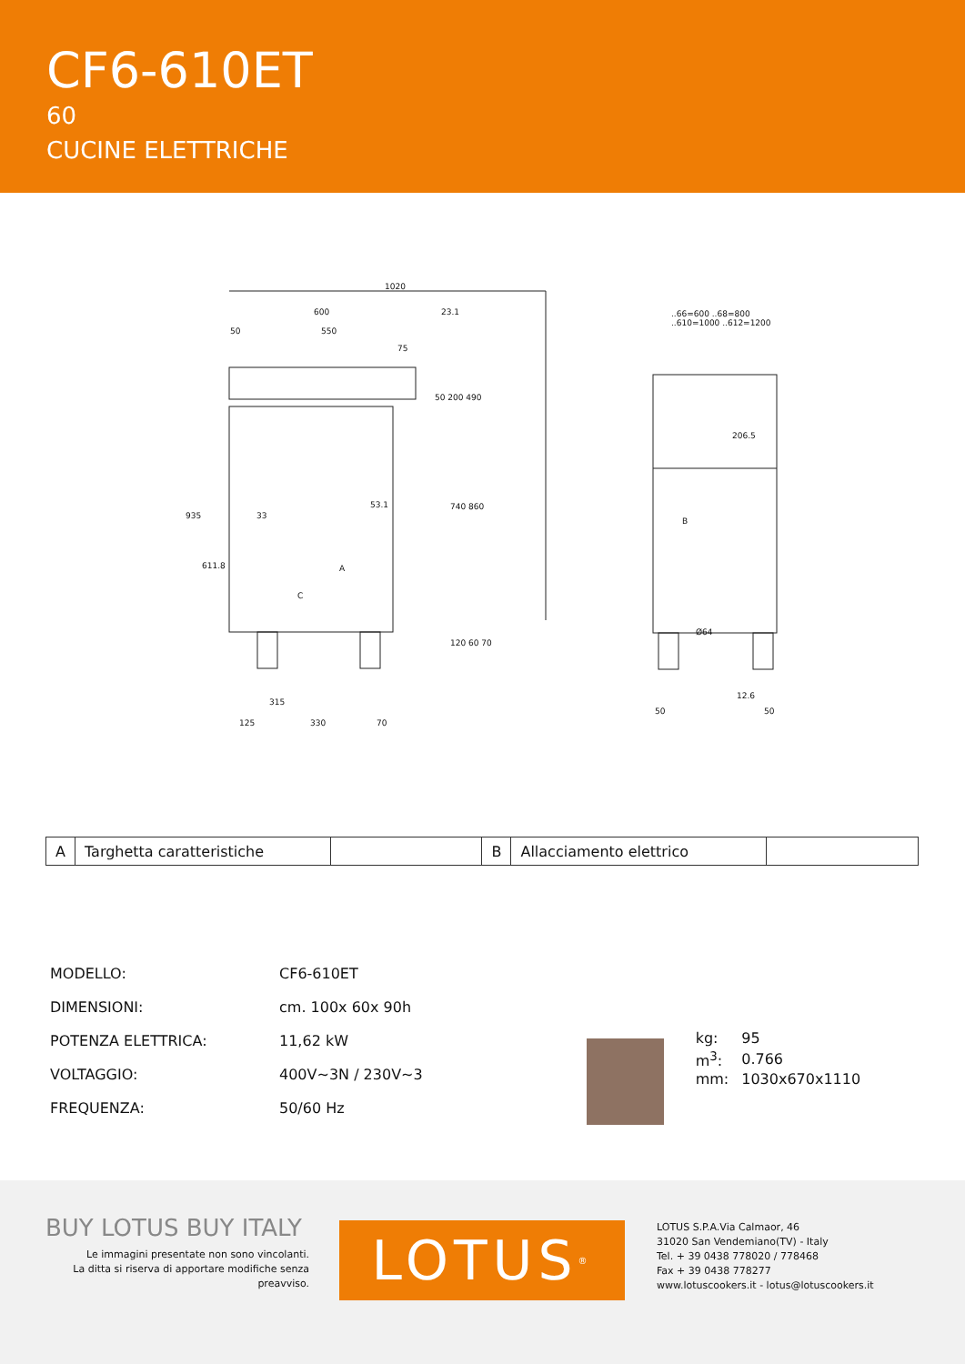CF6-610ET
60
CUCINE ELETTRICHE
1020
600 23.1
50 550
75
935
611.8
33
53.1
50 200 490
740 860
120 60 70
A
C
315
125 330 70
..66=600 ..68=800
..610=1000 ..612=1200
206.5
B
Ø64
12.6
50 50
| A | Targhetta caratteristiche | | B | Allacciamento elettrico | |
| MODELLO: | CF6-610ET |
| DIMENSIONI: | cm. 100x 60x 90h |
| POTENZA ELETTRICA: | 11,62 kW |
| VOLTAGGIO: | 400V~3N / 230V~3 |
| FREQUENZA: | 50/60 Hz |
| kg: | 95 |
| m<sup>3</sup>: | 0.766 |
| mm: | 1030x670x1110 |
BUY LOTUS BUY ITALY
Le immagini presentate non sono vincolanti.
La ditta si riserva di apportare modifiche senza preavviso.
LOTUS<sup>®</sup>
LOTUS S.P.A.Via Calmaor, 46
31020 San Vendemiano(TV) - Italy
Tel. + 39 0438 778020 / 778468
Fax + 39 0438 778277
www.lotuscookers.it - lotus@lotuscookers.it